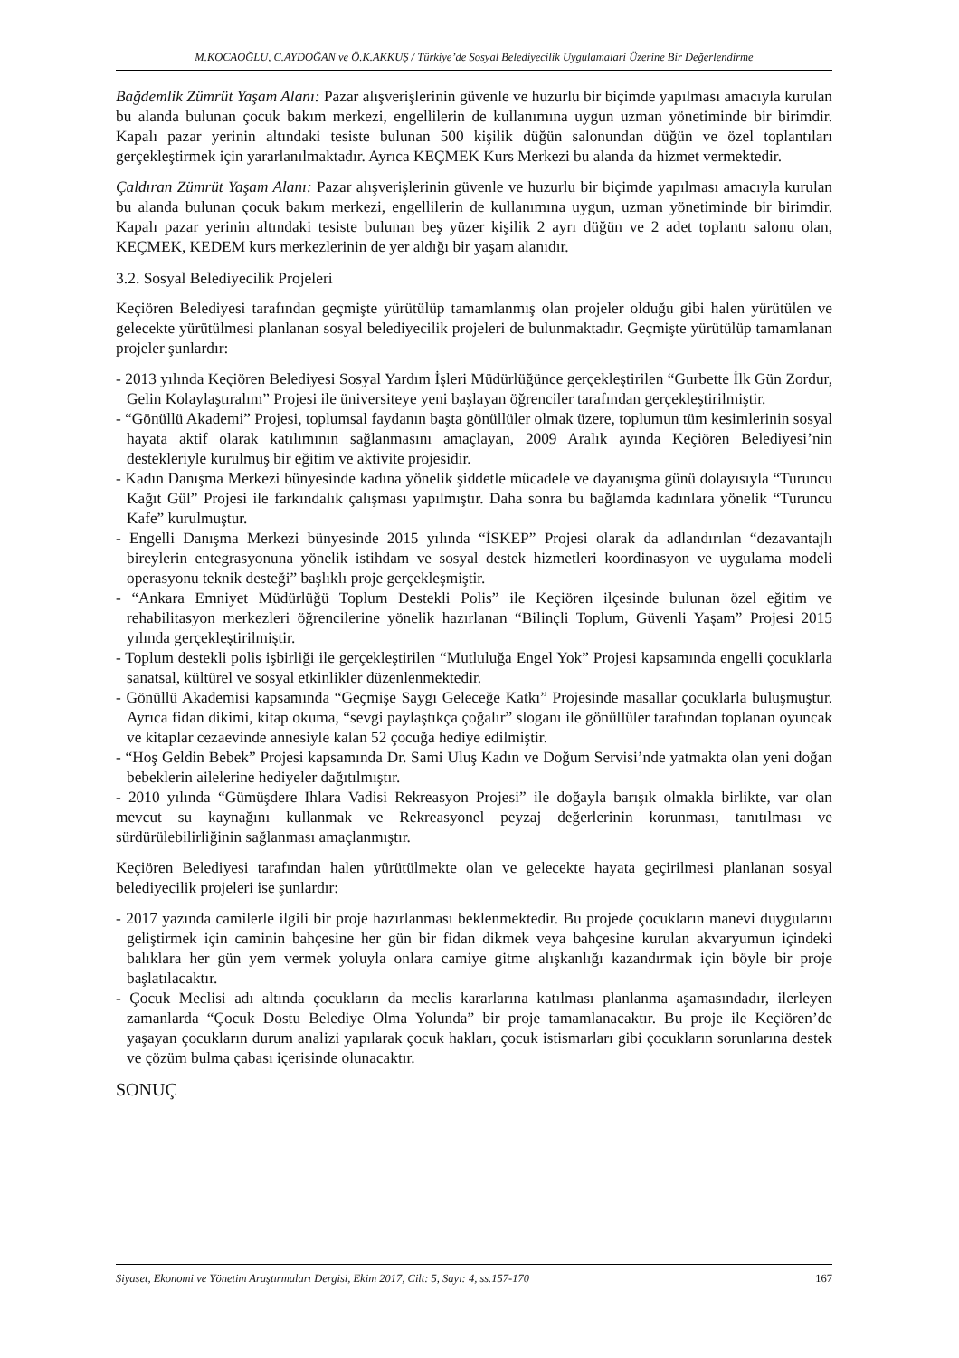M.KOCAOĞLU, C.AYDOĞAN ve Ö.K.AKKUŞ / Türkiye’de Sosyal Belediyecilik Uygulamalari Üzerine Bir Değerlendirme
Bağdemlik Zümrüt Yaşam Alanı: Pazar alışverişlerinin güvenle ve huzurlu bir biçimde yapılması amacıyla kurulan bu alanda bulunan çocuk bakım merkezi, engellilerin de kullanımına uygun uzman yönetiminde bir birimdir. Kapalı pazar yerinin altındaki tesiste bulunan 500 kişilik düğün salonundan düğün ve özel toplantıları gerçekleştirmek için yararlanılmaktadır. Ayrıca KEÇMEK Kurs Merkezi bu alanda da hizmet vermektedir.
Çaldıran Zümrüt Yaşam Alanı: Pazar alışverişlerinin güvenle ve huzurlu bir biçimde yapılması amacıyla kurulan bu alanda bulunan çocuk bakım merkezi, engellilerin de kullanımına uygun, uzman yönetiminde bir birimdir. Kapalı pazar yerinin altındaki tesiste bulunan beş yüzer kişilik 2 ayrı düğün ve 2 adet toplantı salonu olan, KEÇMEK, KEDEM kurs merkezlerinin de yer aldığı bir yaşam alanıdır.
3.2. Sosyal Belediyecilik Projeleri
Keçiören Belediyesi tarafından geçmişte yürütülüp tamamlanmış olan projeler olduğu gibi halen yürütülen ve gelecekte yürütülmesi planlanan sosyal belediyecilik projeleri de bulunmaktadır. Geçmişte yürütülüp tamamlanan projeler şunlardır:
- 2013 yılında Keçiören Belediyesi Sosyal Yardım İşleri Müdürlüğünce gerçekleştirilen “Gurbette İlk Gün Zordur, Gelin Kolaylaştıralım” Projesi ile üniversiteye yeni başlayan öğrenciler tarafından gerçekleştirilmiştir.
- “Gönüllü Akademi” Projesi, toplumsal faydanın başta gönüllüler olmak üzere, toplumun tüm kesimlerinin sosyal hayata aktif olarak katılımının sağlanmasını amaçlayan, 2009 Aralık ayında Keçiören Belediyesi’nin destekleriyle kurulmuş bir eğitim ve aktivite projesidir.
- Kadın Danışma Merkezi bünyesinde kadına yönelik şiddetle mücadele ve dayanışma günü dolayısıyla “Turuncu Kağıt Gül” Projesi ile farkındalık çalışması yapılmıştır. Daha sonra bu bağlamda kadınlara yönelik “Turuncu Kafe” kurulmuştur.
- Engelli Danışma Merkezi bünyesinde 2015 yılında “İSKEP” Projesi olarak da adlandırılan “dezavantajlı bireylerin entegrasyonuna yönelik istihdam ve sosyal destek hizmetleri koordinasyon ve uygulama modeli operasyonu teknik desteği” başlıklı proje gerçekleşmiştir.
- “Ankara Emniyet Müdürlüğü Toplum Destekli Polis” ile Keçiören ilçesinde bulunan özel eğitim ve rehabilitasyon merkezleri öğrencilerine yönelik hazırlanan “Bilinçli Toplum, Güvenli Yaşam” Projesi 2015 yılında gerçekleştirilmiştir.
- Toplum destekli polis işbirliği ile gerçekleştirilen “Mutluluğa Engel Yok” Projesi kapsamında engelli çocuklarla sanatsal, kültürel ve sosyal etkinlikler düzenlenmektedir.
- Gönüllü Akademisi kapsamında “Geçmişe Saygı Geleceğe Katkı” Projesinde masallar çocuklarla buluşmuştur. Ayrıca fidan dikimi, kitap okuma, “sevgi paylaştıkça çoğalır” sloganı ile gönüllüler tarafından toplanan oyuncak ve kitaplar cezaevinde annesiyle kalan 52 çocuğa hediye edilmiştir.
- “Hoş Geldin Bebek” Projesi kapsamında Dr. Sami Uluş Kadın ve Doğum Servisi’nde yatmakta olan yeni doğan bebeklerin ailelerine hediyeler dağıtılmıştır.
- 2010 yılında “Gümüşdere Ihlara Vadisi Rekreasyon Projesi” ile doğayla barışık olmakla birlikte, var olan mevcut su kaynağını kullanmak ve Rekreasyonel peyzaj değerlerinin korunması, tanıtılması ve sürdürülebilirliğinin sağlanması amaçlanmıştır.
Keçiören Belediyesi tarafından halen yürütülmekte olan ve gelecekte hayata geçirilmesi planlanan sosyal belediyecilik projeleri ise şunlardır:
- 2017 yazında camilerle ilgili bir proje hazırlanması beklenmektedir. Bu projede çocukların manevi duygularını geliştirmek için caminin bahçesine her gün bir fidan dikmek veya bahçesine kurulan akvaryumun içindeki balıklara her gün yem vermek yoluyla onlara camiye gitme alışkanlığı kazandırmak için böyle bir proje başlatılacaktır.
- Çocuk Meclisi adı altında çocukların da meclis kararlarına katılması planlanma aşamasındadır, ilerleyen zamanlarda “Çocuk Dostu Belediye Olma Yolunda” bir proje tamamlanacaktır. Bu proje ile Keçiören’de yaşayan çocukların durum analizi yapılarak çocuk hakları, çocuk istismarları gibi çocukların sorunlarına destek ve çözüm bulma çabası içerisinde olunacaktır.
SONUÇ
Siyaset, Ekonomi ve Yönetim Araştırmaları Dergisi, Ekim 2017, Cilt: 5, Sayı: 4, ss.157-170 167